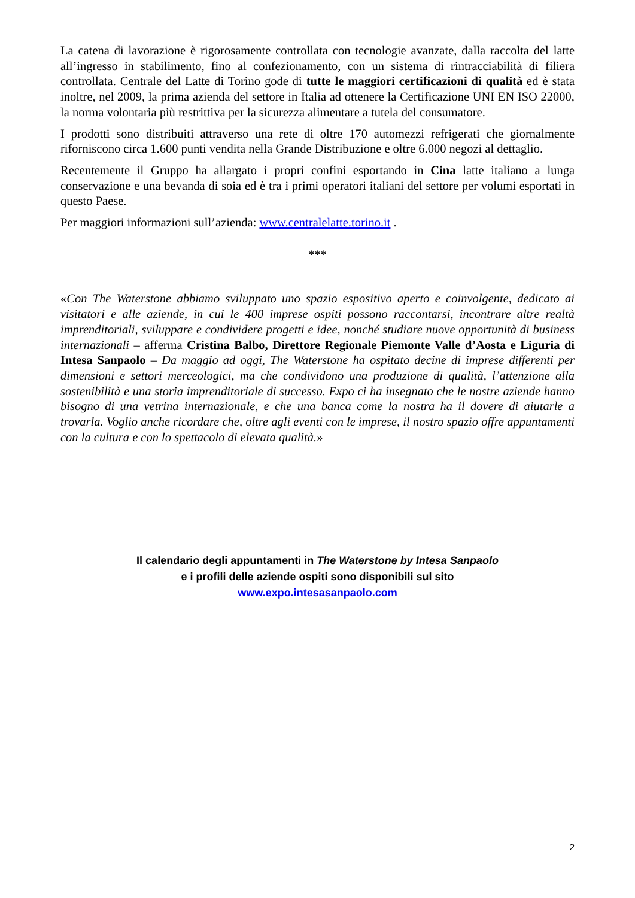La catena di lavorazione è rigorosamente controllata con tecnologie avanzate, dalla raccolta del latte all’ingresso in stabilimento, fino al confezionamento, con un sistema di rintracciabilità di filiera controllata. Centrale del Latte di Torino gode di tutte le maggiori certificazioni di qualità ed è stata inoltre, nel 2009, la prima azienda del settore in Italia ad ottenere la Certificazione UNI EN ISO 22000, la norma volontaria più restrittiva per la sicurezza alimentare a tutela del consumatore.
I prodotti sono distribuiti attraverso una rete di oltre 170 automezzi refrigerati che giornalmente riforniscono circa 1.600 punti vendita nella Grande Distribuzione e oltre 6.000 negozi al dettaglio.
Recentemente il Gruppo ha allargato i propri confini esportando in Cina latte italiano a lunga conservazione e una bevanda di soia ed è tra i primi operatori italiani del settore per volumi esportati in questo Paese.
Per maggiori informazioni sull’azienda: www.centralelatte.torino.it .
***
«Con The Waterstone abbiamo sviluppato uno spazio espositivo aperto e coinvolgente, dedicato ai visitatori e alle aziende, in cui le 400 imprese ospiti possono raccontarsi, incontrare altre realtà imprenditoriali, sviluppare e condividere progetti e idee, nonché studiare nuove opportunità di business internazionali – afferma Cristina Balbo, Direttore Regionale Piemonte Valle d’Aosta e Liguria di Intesa Sanpaolo – Da maggio ad oggi, The Waterstone ha ospitato decine di imprese differenti per dimensioni e settori merceologici, ma che condividono una produzione di qualità, l’attenzione alla sostenibilità e una storia imprenditoriale di successo. Expo ci ha insegnato che le nostre aziende hanno bisogno di una vetrina internazionale, e che una banca come la nostra ha il dovere di aiutarle a trovarla. Voglio anche ricordare che, oltre agli eventi con le imprese, il nostro spazio offre appuntamenti con la cultura e con lo spettacolo di elevata qualità.»
Il calendario degli appuntamenti in The Waterstone by Intesa Sanpaolo
e i profili delle aziende ospiti sono disponibili sul sito
www.expo.intesasanpaolo.com
2